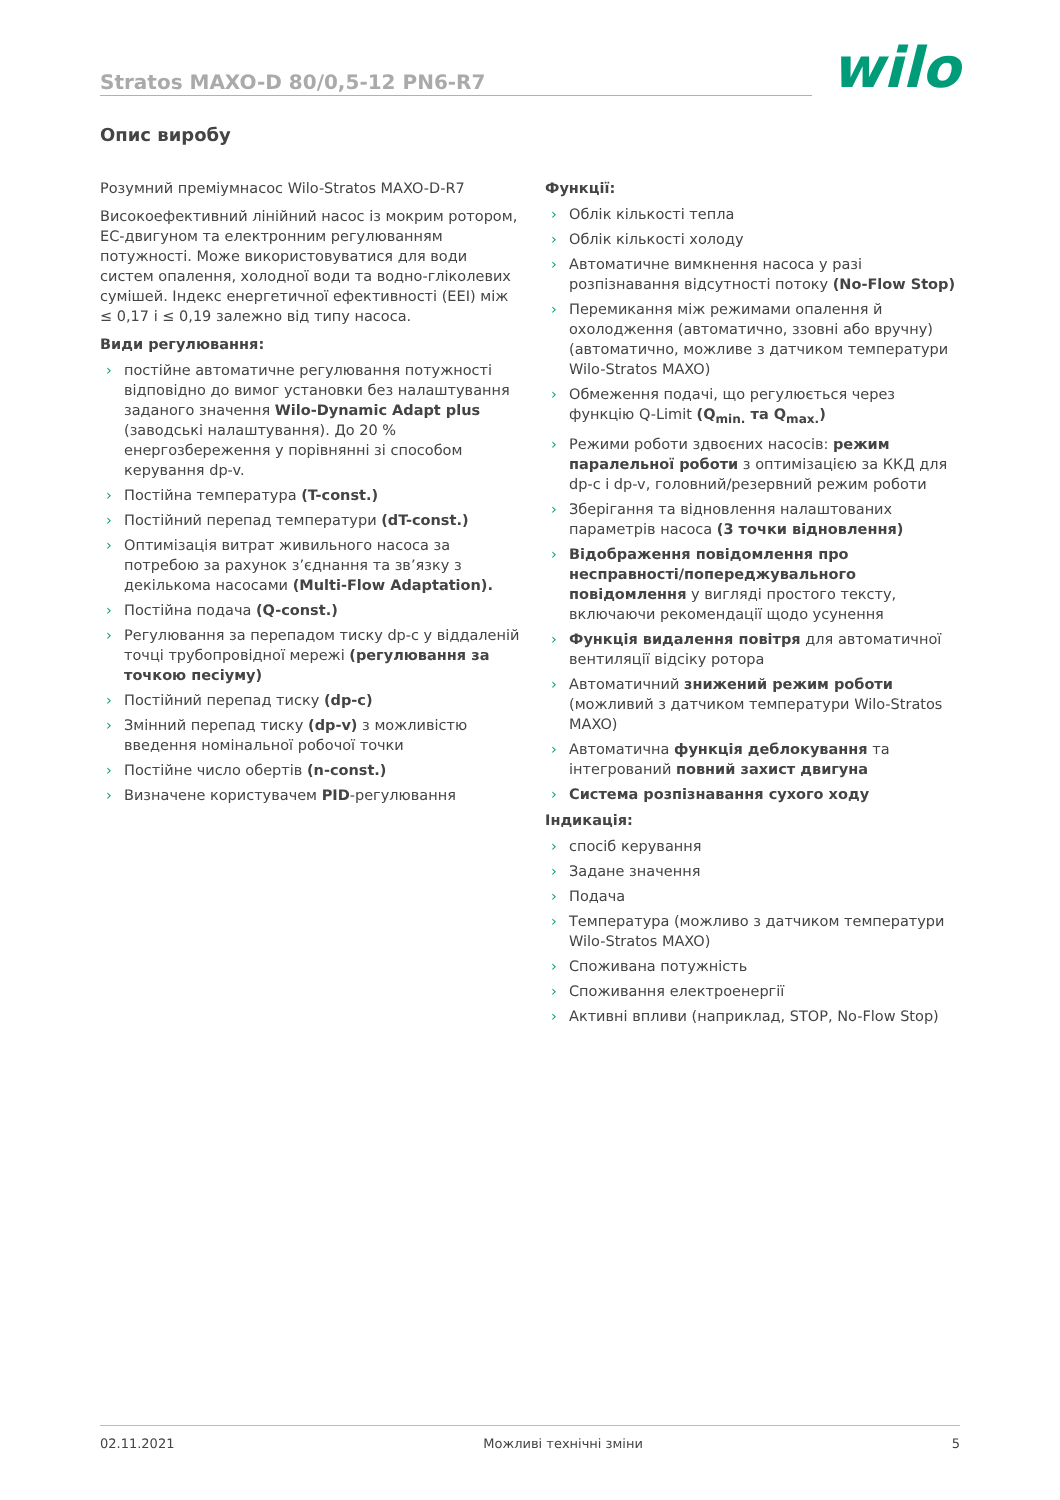Stratos MAXO-D 80/0,5-12 PN6-R7
wilo
Опис виробу
Розумний преміумнасос Wilo-Stratos MAXO-D-R7
Високоефективний лінійний насос із мокрим ротором, ЕС-двигуном та електронним регулюванням потужності. Може використовуватися для води систем опалення, холодної води та водно-гліколевих сумішей. Індекс енергетичної ефективності (EEI) між ≤ 0,17 і ≤ 0,19 залежно від типу насоса.
Види регулювання:
› постійне автоматичне регулювання потужності відповідно до вимог установки без налаштування заданого значення Wilo-Dynamic Adapt plus (заводські налаштування). До 20 % енергозбереження у порівнянні зі способом керування dp-v.
› Постійна температура (T-const.)
› Постійний перепад температури (dT-const.)
› Оптимізація витрат живильного насоса за потребою за рахунок з’єднання та зв’язку з декількома насосами (Multi-Flow Adaptation).
› Постійна подача (Q-const.)
› Регулювання за перепадом тиску dp-c у віддаленій точці трубопровідної мережі (регулювання за точкою песіуму)
› Постійний перепад тиску (dp-c)
› Змінний перепад тиску (dp-v) з можливістю введення номінальної робочої точки
› Постійне число обертів (n-const.)
› Визначене користувачем PID-регулювання
Функції:
› Облік кількості тепла
› Облік кількості холоду
› Автоматичне вимкнення насоса у разі розпізнавання відсутності потоку (No-Flow Stop)
› Перемикання між режимами опалення й охолодження (автоматично, ззовні або вручну) (автоматично, можливе з датчиком температури Wilo-Stratos MAXO)
› Обмеження подачі, що регулюється через функцію Q-Limit (Q<sub>min.</sub> та Q<sub>max.</sub>)
› Режими роботи здвоєних насосів: режим паралельної роботи з оптимізацією за ККД для dp-c і dp-v, головний/резервний режим роботи
› Зберігання та відновлення налаштованих параметрів насоса (3 точки відновлення)
› Відображення повідомлення про несправності/попереджувального повідомлення у вигляді простого тексту, включаючи рекомендації щодо усунення
› Функція видалення повітря для автоматичної вентиляції відсіку ротора
› Автоматичний знижений режим роботи (можливий з датчиком температури Wilo-Stratos MAXO)
› Автоматична функція деблокування та інтегрований повний захист двигуна
› Система розпізнавання сухого ходу
Індикація:
› спосіб керування
› Задане значення
› Подача
› Температура (можливо з датчиком температури Wilo-Stratos MAXO)
› Споживана потужність
› Споживання електроенергії
› Активні впливи (наприклад, STOP, No-Flow Stop)
02.11.2021 Можливі технічні зміни 5